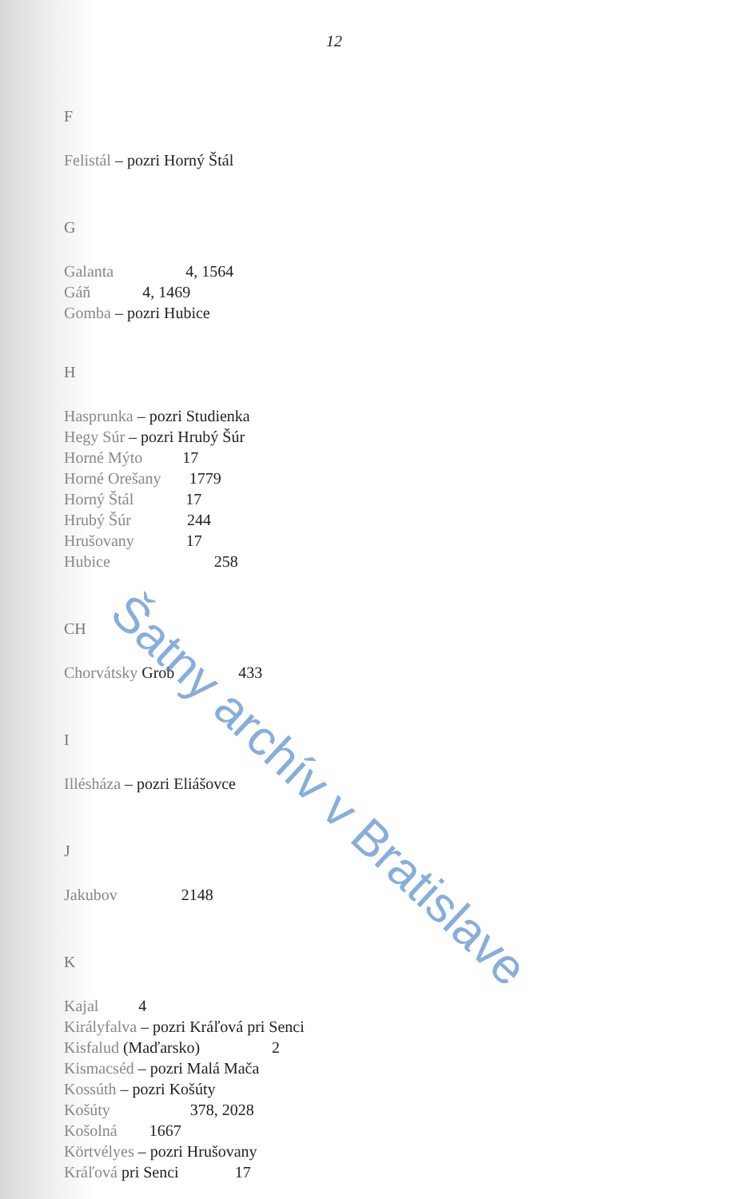12
F
Felistál – pozri Horný Štál
G
Galanta 4, 1564
Gáň 4, 1469
Gomba – pozri Hubice
H
Hasprunka – pozri Studienka
Hegy Súr – pozri Hrubý Šúr
Horné Mýto 17
Horné Orešany 1779
Horný Štál 17
Hrubý Šúr 244
Hrušovany 17
Hubice 258
CH
Chorvátsky Grob 433
I
Illésháza – pozri Eliášovce
J
Jakubov 2148
K
Kajal 4
Királyfalva – pozri Kráľová pri Senci
Kisfalud (Maďarsko) 2
Kismacséd – pozri Malá Mača
Kossúth – pozri Košúty
Košúty 378, 2028
Košolná 1667
Körtvélyes – pozri Hrušovany
Kráľová pri Senci 17
Šatny archív v Bratislave